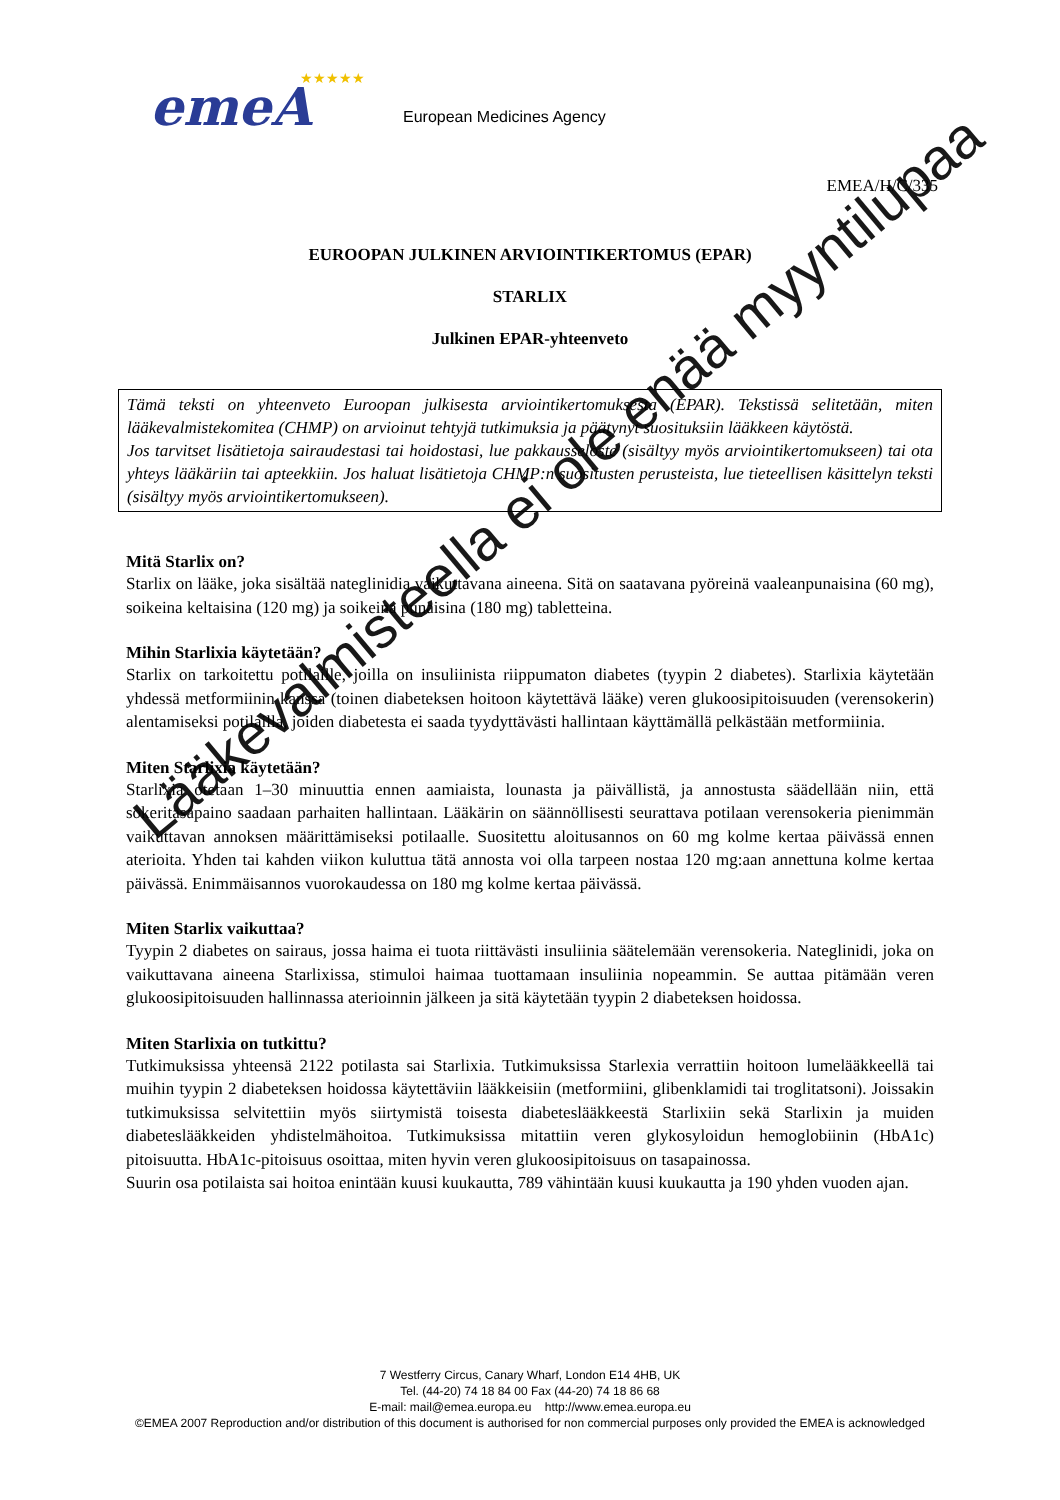emeA
★★★★★
European Medicines Agency
EMEA/H/C/335
EUROOPAN JULKINEN ARVIOINTIKERTOMUS (EPAR)
STARLIX
Julkinen EPAR-yhteenveto
Tämä teksti on yhteenveto Euroopan julkisesta arviointikertomuksesta (EPAR). Tekstissä selitetään, miten lääkevalmistekomitea (CHMP) on arvioinut tehtyjä tutkimuksia ja päätynyt suosituksiin lääkkeen käytöstä.
Jos tarvitset lisätietoja sairaudestasi tai hoidostasi, lue pakkausseloste (sisältyy myös arviointikertomukseen) tai ota yhteys lääkäriin tai apteekkiin. Jos haluat lisätietoja CHMP:n suositusten perusteista, lue tieteellisen käsittelyn teksti (sisältyy myös arviointikertomukseen).
Mitä Starlix on?
Starlix on lääke, joka sisältää nateglinidia vaikuttavana aineena. Sitä on saatavana pyöreinä vaaleanpunaisina (60 mg), soikeina keltaisina (120 mg) ja soikeina punaisina (180 mg) tabletteina.
Mihin Starlixia käytetään?
Starlix on tarkoitettu potilaille, joilla on insuliinista riippumaton diabetes (tyypin 2 diabetes). Starlixia käytetään yhdessä metformiinin kanssa (toinen diabeteksen hoitoon käytettävä lääke) veren glukoosipitoisuuden (verensokerin) alentamiseksi potilailla, joiden diabetesta ei saada tyydyttävästi hallintaan käyttämällä pelkästään metformiinia.
Miten Starlixia käytetään?
Starlixia otetaan 1–30 minuuttia ennen aamiaista, lounasta ja päivällistä, ja annostusta säädellään niin, että sokeritasapaino saadaan parhaiten hallintaan. Lääkärin on säännöllisesti seurattava potilaan verensokeria pienimmän vaikuttavan annoksen määrittämiseksi potilaalle. Suositettu aloitusannos on 60 mg kolme kertaa päivässä ennen aterioita. Yhden tai kahden viikon kuluttua tätä annosta voi olla tarpeen nostaa 120 mg:aan annettuna kolme kertaa päivässä. Enimmäisannos vuorokaudessa on 180 mg kolme kertaa päivässä.
Miten Starlix vaikuttaa?
Tyypin 2 diabetes on sairaus, jossa haima ei tuota riittävästi insuliinia säätelemään verensokeria. Nateglinidi, joka on vaikuttavana aineena Starlixissa, stimuloi haimaa tuottamaan insuliinia nopeammin. Se auttaa pitämään veren glukoosipitoisuuden hallinnassa aterioinnin jälkeen ja sitä käytetään tyypin 2 diabeteksen hoidossa.
Miten Starlixia on tutkittu?
Tutkimuksissa yhteensä 2122 potilasta sai Starlixia. Tutkimuksissa Starlexia verrattiin hoitoon lumelääkkeellä tai muihin tyypin 2 diabeteksen hoidossa käytettäviin lääkkeisiin (metformiini, glibenklamidi tai troglitatsoni). Joissakin tutkimuksissa selvitettiin myös siirtymistä toisesta diabeteslääkkeestä Starlixiin sekä Starlixin ja muiden diabeteslääkkeiden yhdistelmähoitoa. Tutkimuksissa mitattiin veren glykosyloidun hemoglobiinin (HbA1c) pitoisuutta. HbA1c-pitoisuus osoittaa, miten hyvin veren glukoosipitoisuus on tasapainossa.
Suurin osa potilaista sai hoitoa enintään kuusi kuukautta, 789 vähintään kuusi kuukautta ja 190 yhden vuoden ajan.
Lääkevalmisteella ei ole enää myyntilupaa
7 Westferry Circus, Canary Wharf, London E14 4HB, UK
Tel. (44-20) 74 18 84 00 Fax (44-20) 74 18 86 68
E-mail: mail@emea.europa.eu http://www.emea.europa.eu
©EMEA 2007 Reproduction and/or distribution of this document is authorised for non commercial purposes only provided the EMEA is acknowledged